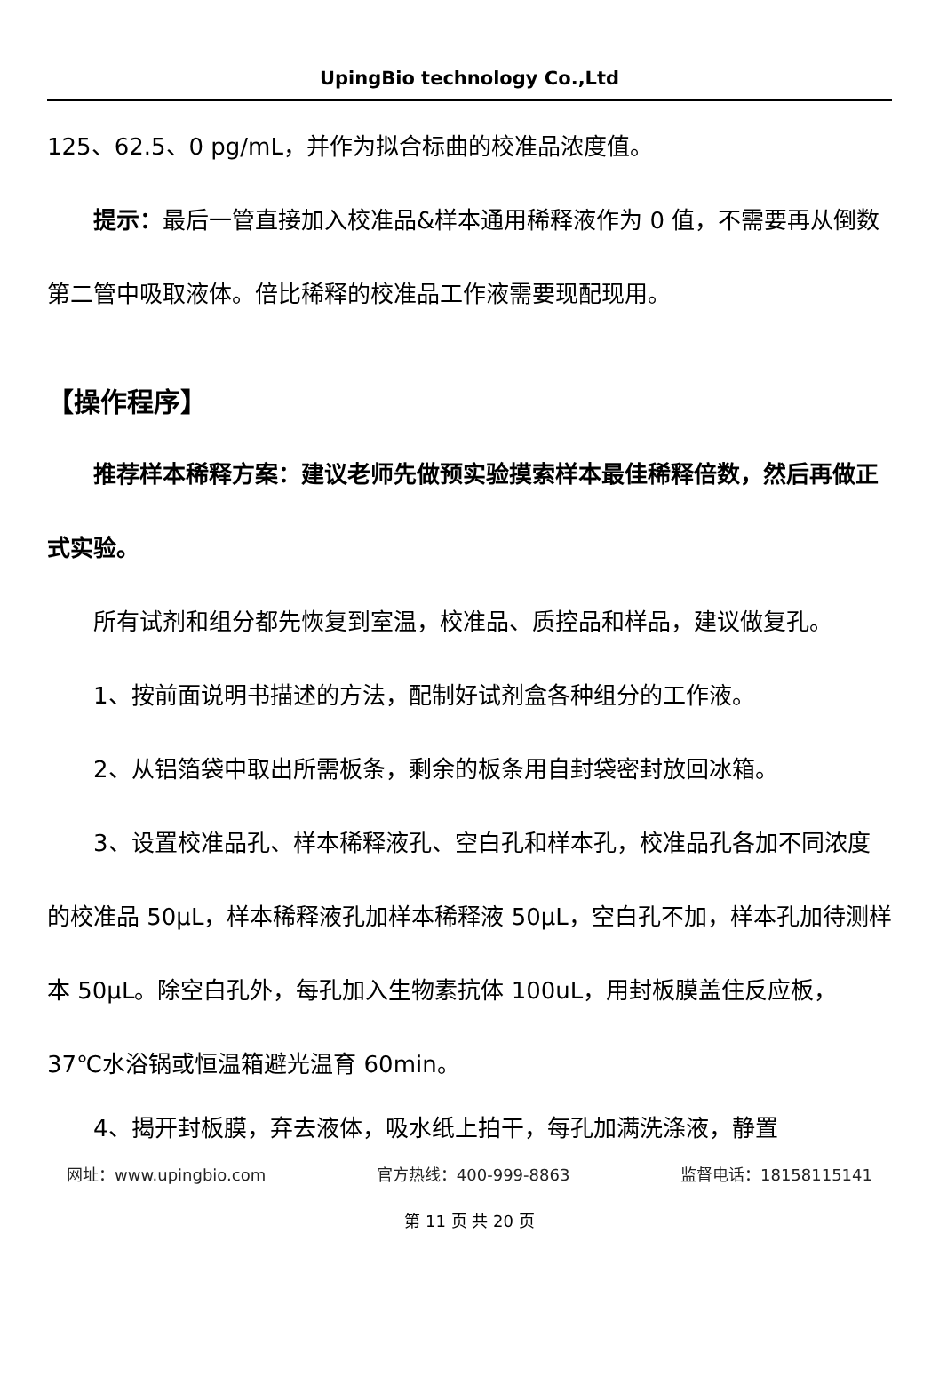UpingBio technology Co.,Ltd
125、62.5、0 pg/mL，并作为拟合标曲的校准品浓度值。
提示：最后一管直接加入校准品&样本通用稀释液作为 0 值，不需要再从倒数第二管中吸取液体。倍比稀释的校准品工作液需要现配现用。
【操作程序】
推荐样本稀释方案：建议老师先做预实验摸索样本最佳稀释倍数，然后再做正式实验。
所有试剂和组分都先恢复到室温，校准品、质控品和样品，建议做复孔。
1、按前面说明书描述的方法，配制好试剂盒各种组分的工作液。
2、从铝箔袋中取出所需板条，剩余的板条用自封袋密封放回冰箱。
3、设置校准品孔、样本稀释液孔、空白孔和样本孔，校准品孔各加不同浓度的校准品 50μL，样本稀释液孔加样本稀释液 50μL，空白孔不加，样本孔加待测样本 50μL。除空白孔外，每孔加入生物素抗体 100uL，用封板膜盖住反应板，37℃水浴锅或恒温箱避光温育 60min。
4、揭开封板膜，弃去液体，吸水纸上拍干，每孔加满洗涤液，静置
网址：www.upingbio.com 官方热线：400-999-8863 监督电话：18158115141
第 11 页 共 20 页